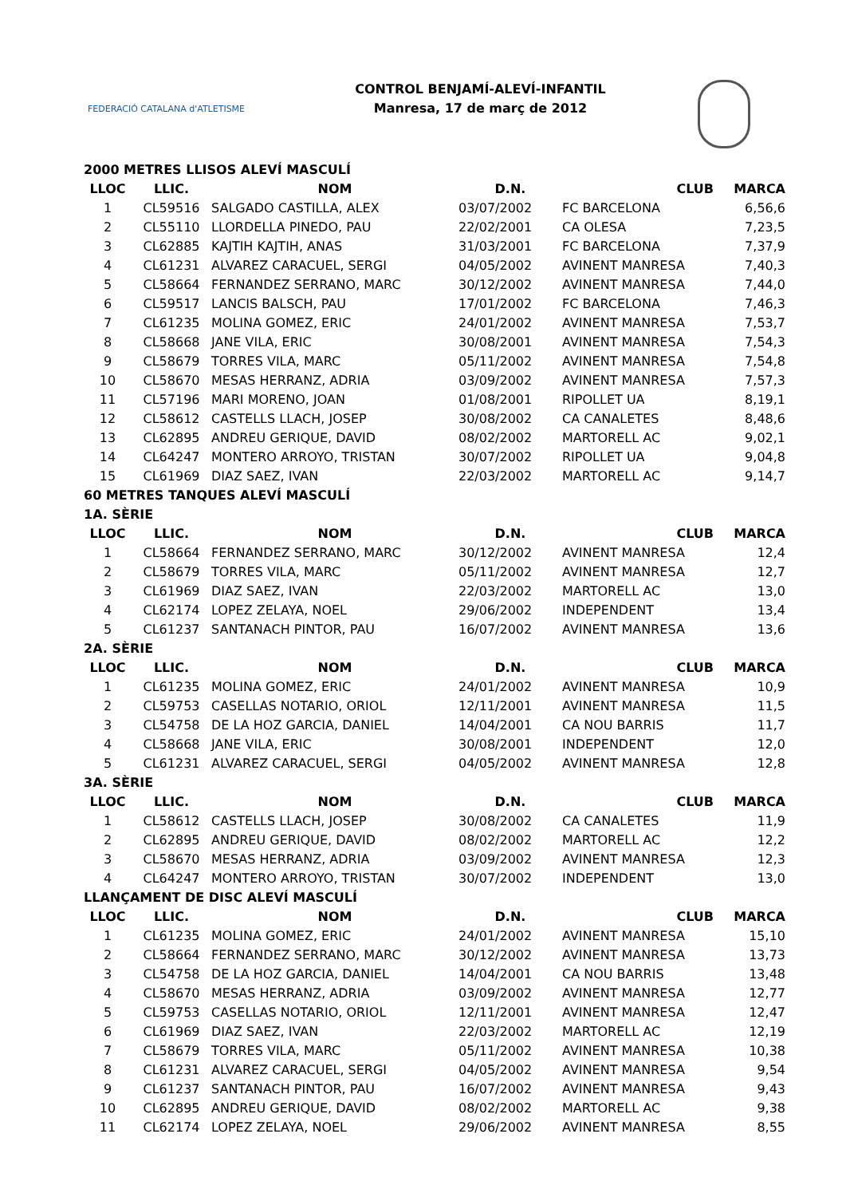FEDERACIÓ CATALANA d'ATLETISME
CONTROL BENJAMÍ-ALEVÍ-INFANTIL
Manresa, 17 de març de 2012
| 2000 METRES LLISOS ALEVÍ MASCULÍ | | | | | |
| LLOC | LLIC. | NOM | D.N. | CLUB | MARCA |
| 1 | CL59516 | SALGADO CASTILLA, ALEX | 03/07/2002 | FC BARCELONA | 6,56,6 |
| 2 | CL55110 | LLORDELLA PINEDO, PAU | 22/02/2001 | CA OLESA | 7,23,5 |
| 3 | CL62885 | KAJTIH KAJTIH, ANAS | 31/03/2001 | FC BARCELONA | 7,37,9 |
| 4 | CL61231 | ALVAREZ CARACUEL, SERGI | 04/05/2002 | AVINENT MANRESA | 7,40,3 |
| 5 | CL58664 | FERNANDEZ SERRANO, MARC | 30/12/2002 | AVINENT MANRESA | 7,44,0 |
| 6 | CL59517 | LANCIS BALSCH, PAU | 17/01/2002 | FC BARCELONA | 7,46,3 |
| 7 | CL61235 | MOLINA GOMEZ, ERIC | 24/01/2002 | AVINENT MANRESA | 7,53,7 |
| 8 | CL58668 | JANE VILA, ERIC | 30/08/2001 | AVINENT MANRESA | 7,54,3 |
| 9 | CL58679 | TORRES VILA, MARC | 05/11/2002 | AVINENT MANRESA | 7,54,8 |
| 10 | CL58670 | MESAS HERRANZ, ADRIA | 03/09/2002 | AVINENT MANRESA | 7,57,3 |
| 11 | CL57196 | MARI MORENO, JOAN | 01/08/2001 | RIPOLLET UA | 8,19,1 |
| 12 | CL58612 | CASTELLS LLACH, JOSEP | 30/08/2002 | CA CANALETES | 8,48,6 |
| 13 | CL62895 | ANDREU GERIQUE, DAVID | 08/02/2002 | MARTORELL AC | 9,02,1 |
| 14 | CL64247 | MONTERO ARROYO, TRISTAN | 30/07/2002 | RIPOLLET UA | 9,04,8 |
| 15 | CL61969 | DIAZ SAEZ, IVAN | 22/03/2002 | MARTORELL AC | 9,14,7 |
| 60 METRES TANQUES ALEVÍ MASCULÍ | | | | | |
| 1A. SÈRIE | | | | | |
| LLOC | LLIC. | NOM | D.N. | CLUB | MARCA |
| 1 | CL58664 | FERNANDEZ SERRANO, MARC | 30/12/2002 | AVINENT MANRESA | 12,4 |
| 2 | CL58679 | TORRES VILA, MARC | 05/11/2002 | AVINENT MANRESA | 12,7 |
| 3 | CL61969 | DIAZ SAEZ, IVAN | 22/03/2002 | MARTORELL AC | 13,0 |
| 4 | CL62174 | LOPEZ ZELAYA, NOEL | 29/06/2002 | INDEPENDENT | 13,4 |
| 5 | CL61237 | SANTANACH PINTOR, PAU | 16/07/2002 | AVINENT MANRESA | 13,6 |
| 2A. SÈRIE | | | | | |
| LLOC | LLIC. | NOM | D.N. | CLUB | MARCA |
| 1 | CL61235 | MOLINA GOMEZ, ERIC | 24/01/2002 | AVINENT MANRESA | 10,9 |
| 2 | CL59753 | CASELLAS NOTARIO, ORIOL | 12/11/2001 | AVINENT MANRESA | 11,5 |
| 3 | CL54758 | DE LA HOZ GARCIA, DANIEL | 14/04/2001 | CA NOU BARRIS | 11,7 |
| 4 | CL58668 | JANE VILA, ERIC | 30/08/2001 | INDEPENDENT | 12,0 |
| 5 | CL61231 | ALVAREZ CARACUEL, SERGI | 04/05/2002 | AVINENT MANRESA | 12,8 |
| 3A. SÈRIE | | | | | |
| LLOC | LLIC. | NOM | D.N. | CLUB | MARCA |
| 1 | CL58612 | CASTELLS LLACH, JOSEP | 30/08/2002 | CA CANALETES | 11,9 |
| 2 | CL62895 | ANDREU GERIQUE, DAVID | 08/02/2002 | MARTORELL AC | 12,2 |
| 3 | CL58670 | MESAS HERRANZ, ADRIA | 03/09/2002 | AVINENT MANRESA | 12,3 |
| 4 | CL64247 | MONTERO ARROYO, TRISTAN | 30/07/2002 | INDEPENDENT | 13,0 |
| LLANÇAMENT DE DISC ALEVÍ MASCULÍ | | | | | |
| LLOC | LLIC. | NOM | D.N. | CLUB | MARCA |
| 1 | CL61235 | MOLINA GOMEZ, ERIC | 24/01/2002 | AVINENT MANRESA | 15,10 |
| 2 | CL58664 | FERNANDEZ SERRANO, MARC | 30/12/2002 | AVINENT MANRESA | 13,73 |
| 3 | CL54758 | DE LA HOZ GARCIA, DANIEL | 14/04/2001 | CA NOU BARRIS | 13,48 |
| 4 | CL58670 | MESAS HERRANZ, ADRIA | 03/09/2002 | AVINENT MANRESA | 12,77 |
| 5 | CL59753 | CASELLAS NOTARIO, ORIOL | 12/11/2001 | AVINENT MANRESA | 12,47 |
| 6 | CL61969 | DIAZ SAEZ, IVAN | 22/03/2002 | MARTORELL AC | 12,19 |
| 7 | CL58679 | TORRES VILA, MARC | 05/11/2002 | AVINENT MANRESA | 10,38 |
| 8 | CL61231 | ALVAREZ CARACUEL, SERGI | 04/05/2002 | AVINENT MANRESA | 9,54 |
| 9 | CL61237 | SANTANACH PINTOR, PAU | 16/07/2002 | AVINENT MANRESA | 9,43 |
| 10 | CL62895 | ANDREU GERIQUE, DAVID | 08/02/2002 | MARTORELL AC | 9,38 |
| 11 | CL62174 | LOPEZ ZELAYA, NOEL | 29/06/2002 | AVINENT MANRESA | 8,55 |